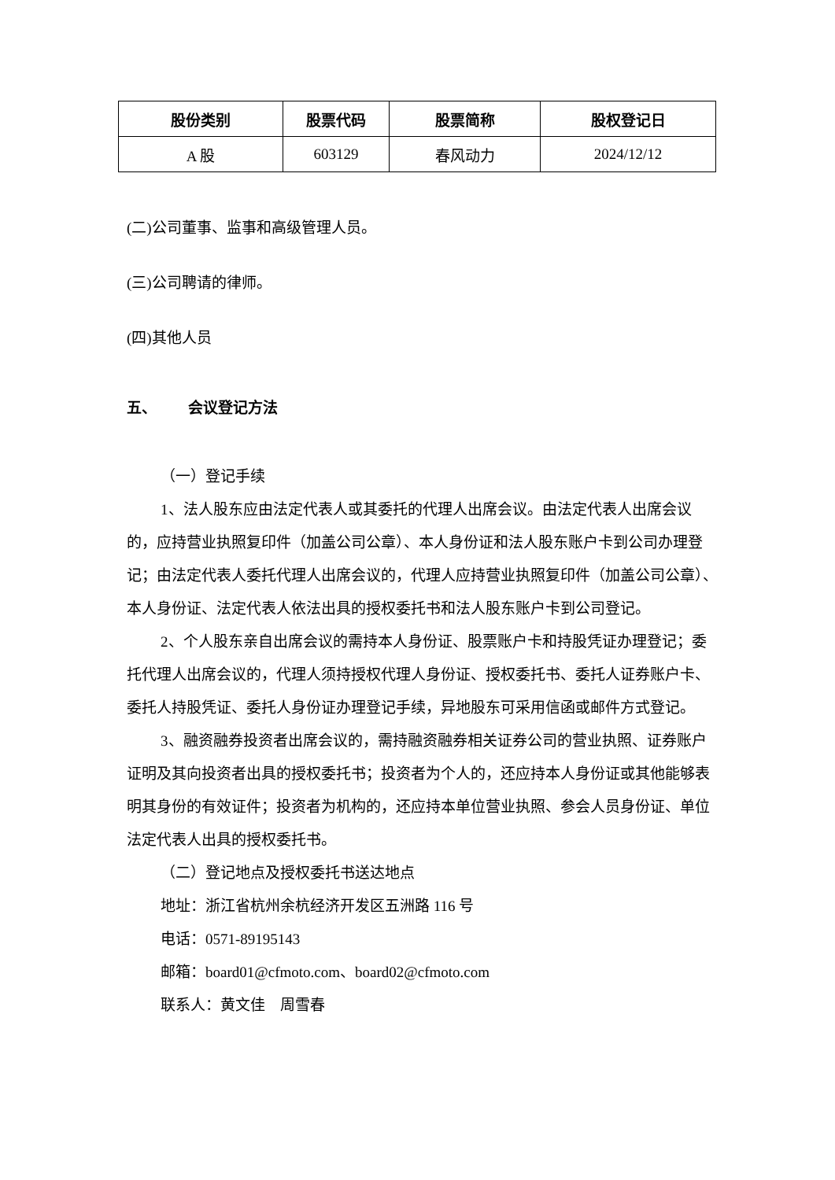| 股份类别 | 股票代码 | 股票简称 | 股权登记日 |
| --- | --- | --- | --- |
| A 股 | 603129 | 春风动力 | 2024/12/12 |
(二)公司董事、监事和高级管理人员。
(三)公司聘请的律师。
(四)其他人员
五、 会议登记方法
（一）登记手续
1、法人股东应由法定代表人或其委托的代理人出席会议。由法定代表人出席会议的，应持营业执照复印件（加盖公司公章）、本人身份证和法人股东账户卡到公司办理登记；由法定代表人委托代理人出席会议的，代理人应持营业执照复印件（加盖公司公章）、本人身份证、法定代表人依法出具的授权委托书和法人股东账户卡到公司登记。
2、个人股东亲自出席会议的需持本人身份证、股票账户卡和持股凭证办理登记；委托代理人出席会议的，代理人须持授权代理人身份证、授权委托书、委托人证券账户卡、委托人持股凭证、委托人身份证办理登记手续，异地股东可采用信函或邮件方式登记。
3、融资融券投资者出席会议的，需持融资融券相关证券公司的营业执照、证券账户证明及其向投资者出具的授权委托书；投资者为个人的，还应持本人身份证或其他能够表明其身份的有效证件；投资者为机构的，还应持本单位营业执照、参会人员身份证、单位法定代表人出具的授权委托书。
（二）登记地点及授权委托书送达地点
地址：浙江省杭州余杭经济开发区五洲路 116 号
电话：0571-89195143
邮箱：board01@cfmoto.com、board02@cfmoto.com
联系人：黄文佳 周雪春